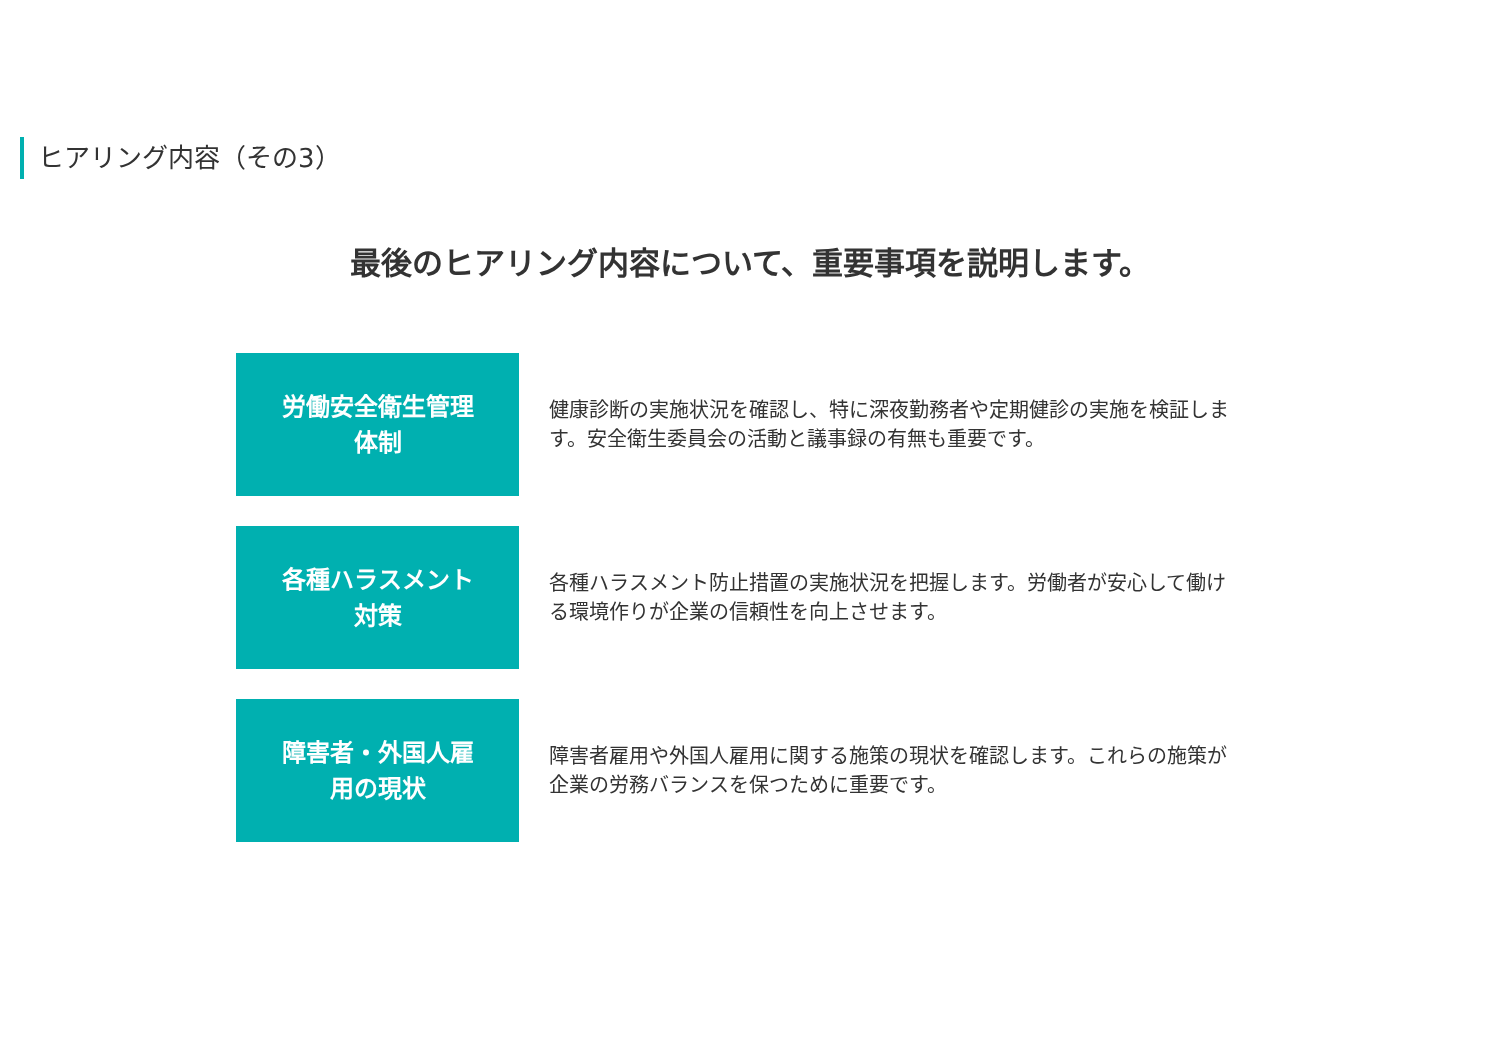ヒアリング内容（その3）
最後のヒアリング内容について、重要事項を説明します。
労働安全衛生管理
体制
健康診断の実施状況を確認し、特に深夜勤務者や定期健診の実施を検証します。安全衛生委員会の活動と議事録の有無も重要です。
各種ハラスメント
対策
各種ハラスメント防止措置の実施状況を把握します。労働者が安心して働ける環境作りが企業の信頼性を向上させます。
障害者・外国人雇
用の現状
障害者雇用や外国人雇用に関する施策の現状を確認します。これらの施策が企業の労務バランスを保つために重要です。